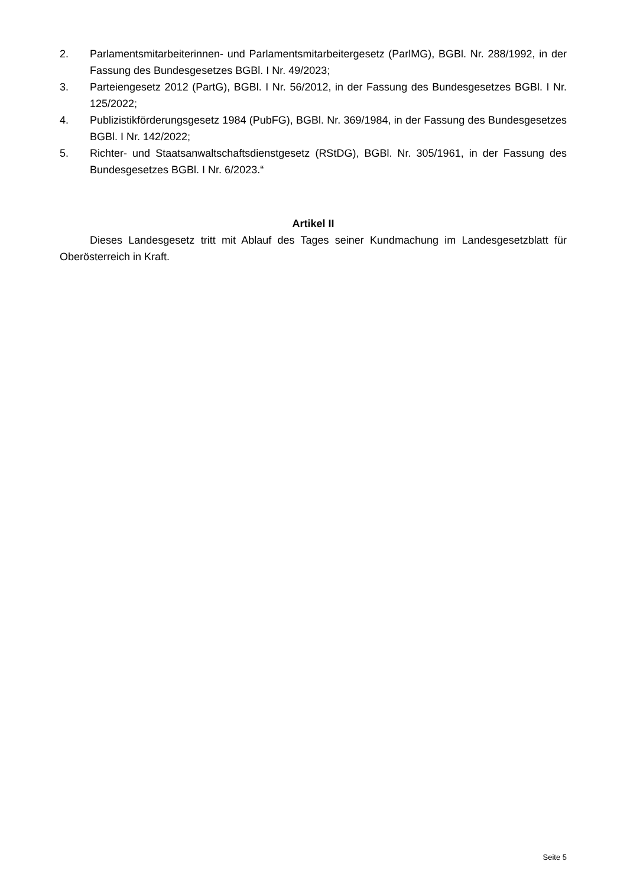2. Parlamentsmitarbeiterinnen- und Parlamentsmitarbeitergesetz (ParlMG), BGBl. Nr. 288/1992, in der Fassung des Bundesgesetzes BGBl. I Nr. 49/2023;
3. Parteiengesetz 2012 (PartG), BGBl. I Nr. 56/2012, in der Fassung des Bundesgesetzes BGBl. I Nr. 125/2022;
4. Publizistikförderungsgesetz 1984 (PubFG), BGBl. Nr. 369/1984, in der Fassung des Bundesgesetzes BGBl. I Nr. 142/2022;
5. Richter- und Staatsanwaltschaftsdienstgesetz (RStDG), BGBl. Nr. 305/1961, in der Fassung des Bundesgesetzes BGBl. I Nr. 6/2023.“
Artikel II
Dieses Landesgesetz tritt mit Ablauf des Tages seiner Kundmachung im Landesgesetzblatt für Oberösterreich in Kraft.
Seite 5